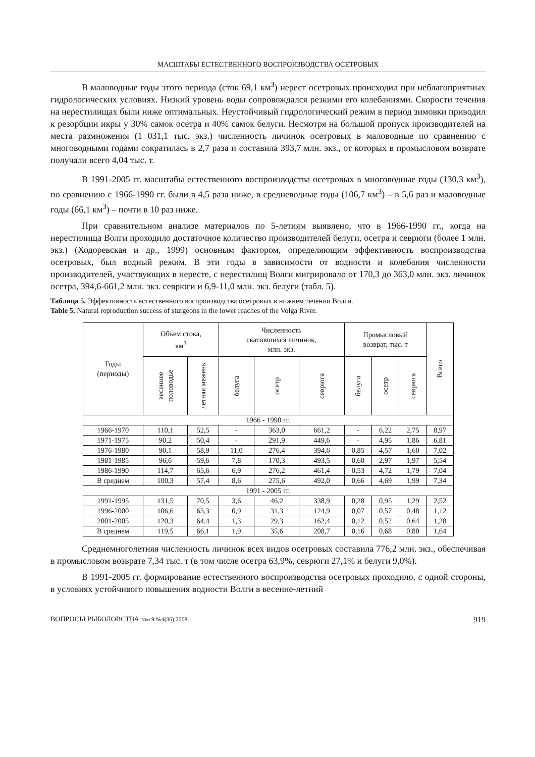МАСШТАБЫ ЕСТЕСТВЕННОГО ВОСПРОИЗВОДСТВА ОСЕТРОВЫХ
В маловодные годы этого периода (сток 69,1 км<sup>3</sup>) нерест осетровых происходил при неблагоприятных гидрологических условиях. Низкий уровень воды сопровождался резкими его колебаниями. Скорости течения на нерестилищах были ниже оптимальных. Неустойчивый гидрологический режим в период зимовки приводил к резорбции икры у 30% самок осетра и 40% самок белуги. Несмотря на большой пропуск производителей на места размножения (1 031,1 тыс. экз.) численность личинок осетровых в маловодные по сравнению с многоводными годами сократилась в 2,7 раза и составила 393,7 млн. экз., от которых в промысловом возврате получали всего 4,04 тыс. т.
В 1991-2005 гг. масштабы естественного воспроизводства осетровых в многоводные годы (130,3 км<sup>3</sup>), по сравнению с 1966-1990 гг. были в 4,5 раза ниже, в средневодные годы (106,7 км<sup>3</sup>) – в 5,6 раз и маловодные годы (66,1 км<sup>3</sup>) – почти в 10 раз ниже.
При сравнительном анализе материалов по 5-летиям выявлено, что в 1966-1990 гг., когда на нерестилища Волги проходило достаточное количество производителей белуги, осетра и севрюги (более 1 млн. экз.) (Ходоревская и др., 1999) основным фактором, определяющим эффективность воспроизводства осетровых, был водный режим. В эти годы в зависимости от водности и колебания численности производителей, участвующих в нересте, с нерестилищ Волги мигрировало от 170,3 до 363,0 млн. экз. личинок осетра, 394,6-661,2 млн. экз. севрюги и 6,9-11,0 млн. экз. белуги (табл. 5).
Таблица 5. Эффективность естественного воспроизводства осетровых в нижнем течении Волги.
Table 5. Natural reproduction success of sturgeons in the lower reaches of the Volga River.
| Годы (периоды) | Объем стока, км<sup>3</sup> | | Численность скатившихся личинок, млн. экз. | | | Промысловый возврат, тыс. т | | | Всего |
| --- | --- | --- | --- | --- | --- | --- | --- | --- | --- |
| | весеннее половодье | летняя межень | белуга | осетр | севрюга | белуга | осетр | севрюга | |
| 1966 - 1990 гг. | | | | | | | | | |
| 1966-1970 | 110,1 | 52,5 | - | 363,0 | 661,2 | - | 6,22 | 2,75 | 8,97 |
| 1971-1975 | 90,2 | 50,4 | - | 291,9 | 449,6 | - | 4,95 | 1,86 | 6,81 |
| 1976-1980 | 90,1 | 58,9 | 11,0 | 276,4 | 394,6 | 0,85 | 4,57 | 1,60 | 7,02 |
| 1981-1985 | 96,6 | 59,6 | 7,8 | 170,3 | 493,5 | 0,60 | 2,97 | 1,97 | 5,54 |
| 1986-1990 | 114,7 | 65,6 | 6,9 | 276,2 | 461,4 | 0,53 | 4,72 | 1,79 | 7,04 |
| В среднем | 100,3 | 57,4 | 8,6 | 275,6 | 492,0 | 0,66 | 4,69 | 1,99 | 7,34 |
| 1991 - 2005 гг. | | | | | | | | | |
| 1991-1995 | 131,5 | 70,5 | 3,6 | 46,2 | 338,9 | 0,28 | 0,95 | 1,29 | 2,52 |
| 1996-2000 | 106,6 | 63,3 | 0,9 | 31,3 | 124,9 | 0,07 | 0,57 | 0,48 | 1,12 |
| 2001-2005 | 120,3 | 64,4 | 1,3 | 29,3 | 162,4 | 0,12 | 0,52 | 0,64 | 1,28 |
| В среднем | 119,5 | 66,1 | 1,9 | 35,6 | 208,7 | 0,16 | 0,68 | 0,80 | 1,64 |
Среднемноголетняя численность личинок всех видов осетровых составила 776,2 млн. экз., обеспечивая в промысловом возврате 7,34 тыс. т (в том числе осетра 63,9%, севрюги 27,1% и белуги 9,0%).
В 1991-2005 гг. формирование естественного воспроизводства осетровых проходило, с одной стороны, в условиях устойчивого повышения водности Волги в весенне-летний
ВОПРОСЫ РЫБОЛОВСТВА том 9 №4(36) 2008 919